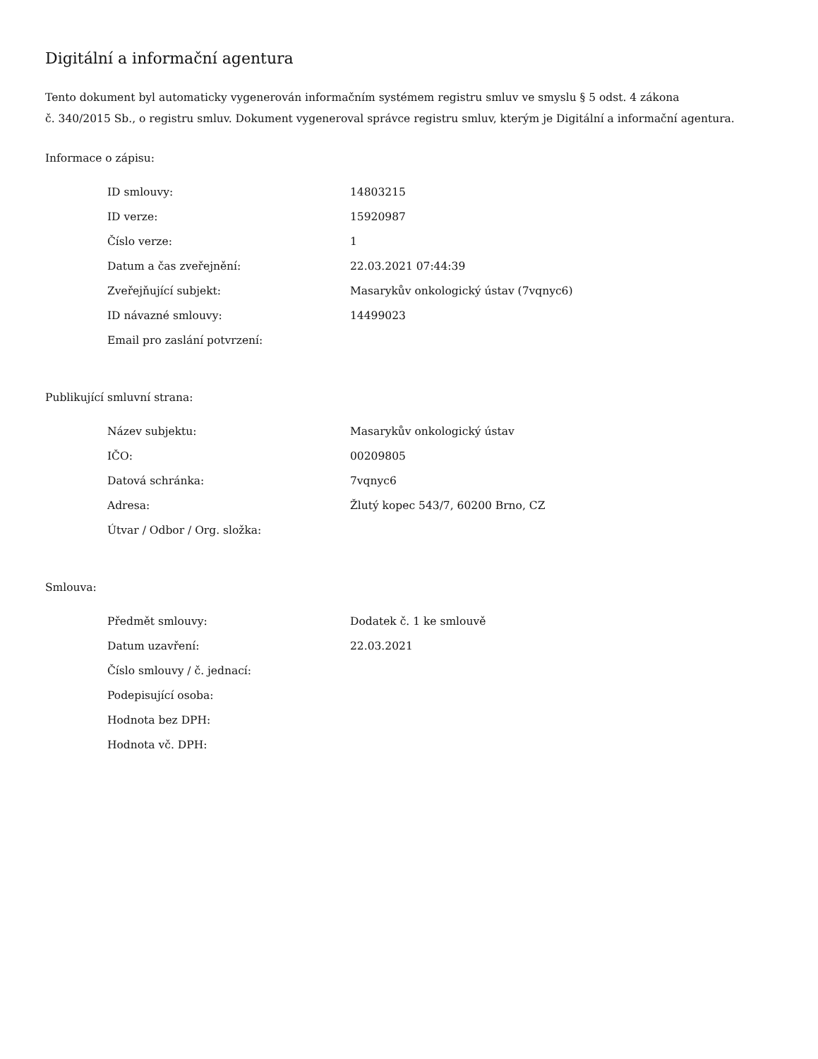Digitální a informační agentura
Tento dokument byl automaticky vygenerován informačním systémem registru smluv ve smyslu § 5 odst. 4 zákona
č. 340/2015 Sb., o registru smluv. Dokument vygeneroval správce registru smluv, kterým je Digitální a informační agentura.
Informace o zápisu:
| ID smlouvy: | 14803215 |
| ID verze: | 15920987 |
| Číslo verze: | 1 |
| Datum a čas zveřejnění: | 22.03.2021 07:44:39 |
| Zveřejňující subjekt: | Masarykův onkologický ústav (7vqnyc6) |
| ID návazné smlouvy: | 14499023 |
| Email pro zaslání potvrzení: | |
Publikující smluvní strana:
| Název subjektu: | Masarykův onkologický ústav |
| IČO: | 00209805 |
| Datová schránka: | 7vqnyc6 |
| Adresa: | Žlutý kopec 543/7, 60200 Brno, CZ |
| Útvar / Odbor / Org. složka: | |
Smlouva:
| Předmět smlouvy: | Dodatek č. 1 ke smlouvě |
| Datum uzavření: | 22.03.2021 |
| Číslo smlouvy / č. jednací: | |
| Podepisující osoba: | |
| Hodnota bez DPH: | |
| Hodnota vč. DPH: | |